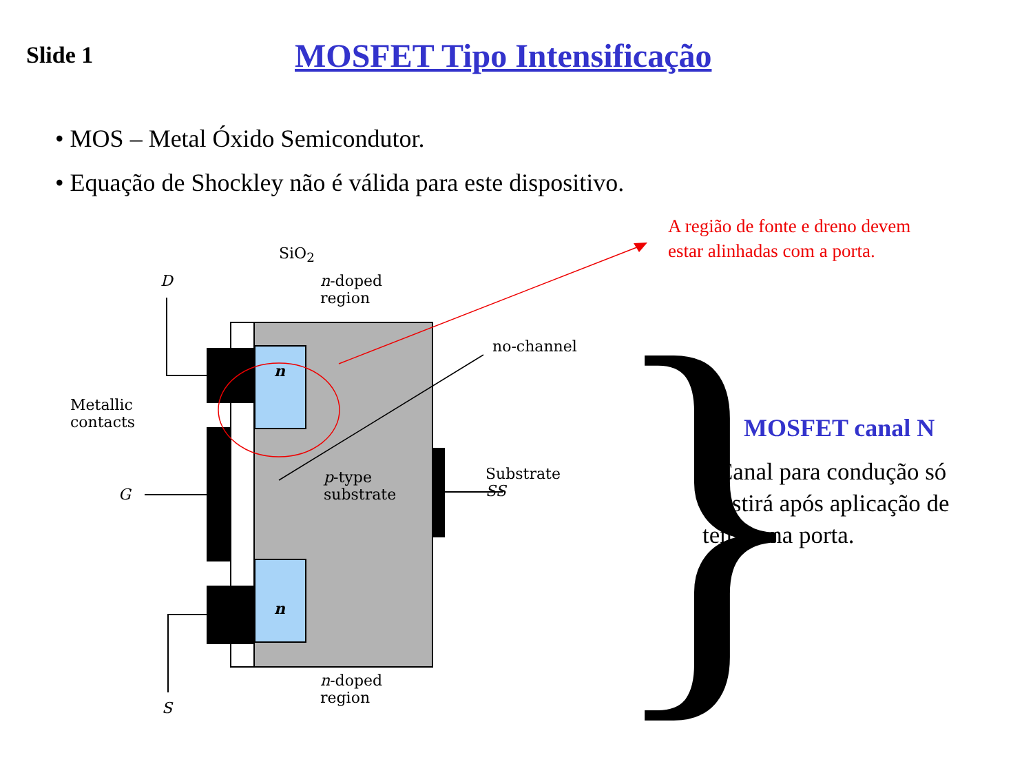Slide 1
MOSFET Tipo Intensificação
• MOS – Metal Óxido Semicondutor.
• Equação de Shockley não é válida para este dispositivo.
A região de fonte e dreno devem
estar alinhadas com a porta.
}
SiO<sub>2</sub>
n-doped
region
D
n
no-channel
Metallic
contacts
p-type
substrate
Substrate
SS
G
n
n-doped
region
S
MOSFET canal N
• Canal para condução só existirá após aplicação de tensão na porta.